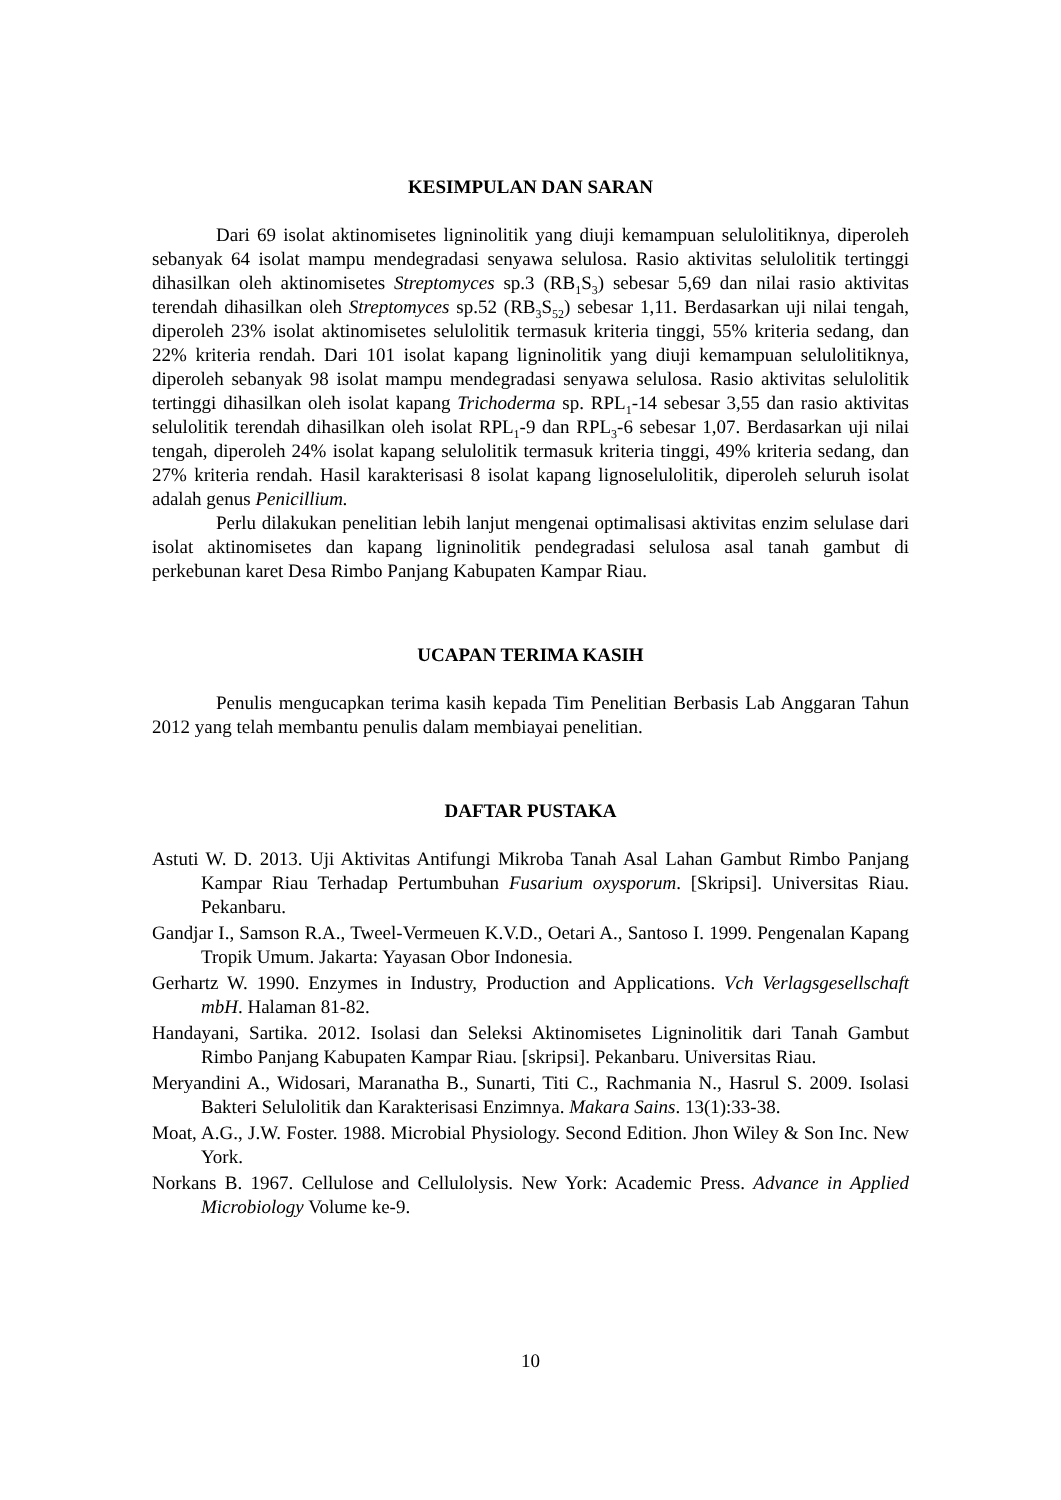KESIMPULAN DAN SARAN
Dari 69 isolat aktinomisetes ligninolitik yang diuji kemampuan selulolitiknya, diperoleh sebanyak 64 isolat mampu mendegradasi senyawa selulosa. Rasio aktivitas selulolitik tertinggi dihasilkan oleh aktinomisetes Streptomyces sp.3 (RB<sub>1</sub>S<sub>3</sub>) sebesar 5,69 dan nilai rasio aktivitas terendah dihasilkan oleh Streptomyces sp.52 (RB<sub>3</sub>S<sub>52</sub>) sebesar 1,11. Berdasarkan uji nilai tengah, diperoleh 23% isolat aktinomisetes selulolitik termasuk kriteria tinggi, 55% kriteria sedang, dan 22% kriteria rendah. Dari 101 isolat kapang ligninolitik yang diuji kemampuan selulolitiknya, diperoleh sebanyak 98 isolat mampu mendegradasi senyawa selulosa. Rasio aktivitas selulolitik tertinggi dihasilkan oleh isolat kapang Trichoderma sp. RPL<sub>1</sub>-14 sebesar 3,55 dan rasio aktivitas selulolitik terendah dihasilkan oleh isolat RPL<sub>1</sub>-9 dan RPL<sub>3</sub>-6 sebesar 1,07. Berdasarkan uji nilai tengah, diperoleh 24% isolat kapang selulolitik termasuk kriteria tinggi, 49% kriteria sedang, dan 27% kriteria rendah. Hasil karakterisasi 8 isolat kapang lignoselulolitik, diperoleh seluruh isolat adalah genus Penicillium.
Perlu dilakukan penelitian lebih lanjut mengenai optimalisasi aktivitas enzim selulase dari isolat aktinomisetes dan kapang ligninolitik pendegradasi selulosa asal tanah gambut di perkebunan karet Desa Rimbo Panjang Kabupaten Kampar Riau.
UCAPAN TERIMA KASIH
Penulis mengucapkan terima kasih kepada Tim Penelitian Berbasis Lab Anggaran Tahun 2012 yang telah membantu penulis dalam membiayai penelitian.
DAFTAR PUSTAKA
Astuti W. D. 2013. Uji Aktivitas Antifungi Mikroba Tanah Asal Lahan Gambut Rimbo Panjang Kampar Riau Terhadap Pertumbuhan Fusarium oxysporum. [Skripsi]. Universitas Riau. Pekanbaru.
Gandjar I., Samson R.A., Tweel-Vermeuen K.V.D., Oetari A., Santoso I. 1999. Pengenalan Kapang Tropik Umum. Jakarta: Yayasan Obor Indonesia.
Gerhartz W. 1990. Enzymes in Industry, Production and Applications. Vch Verlagsgesellschaft mbH. Halaman 81-82.
Handayani, Sartika. 2012. Isolasi dan Seleksi Aktinomisetes Ligninolitik dari Tanah Gambut Rimbo Panjang Kabupaten Kampar Riau. [skripsi]. Pekanbaru. Universitas Riau.
Meryandini A., Widosari, Maranatha B., Sunarti, Titi C., Rachmania N., Hasrul S. 2009. Isolasi Bakteri Selulolitik dan Karakterisasi Enzimnya. Makara Sains. 13(1):33-38.
Moat, A.G., J.W. Foster. 1988. Microbial Physiology. Second Edition. Jhon Wiley & Son Inc. New York.
Norkans B. 1967. Cellulose and Cellulolysis. New York: Academic Press. Advance in Applied Microbiology Volume ke-9.
10